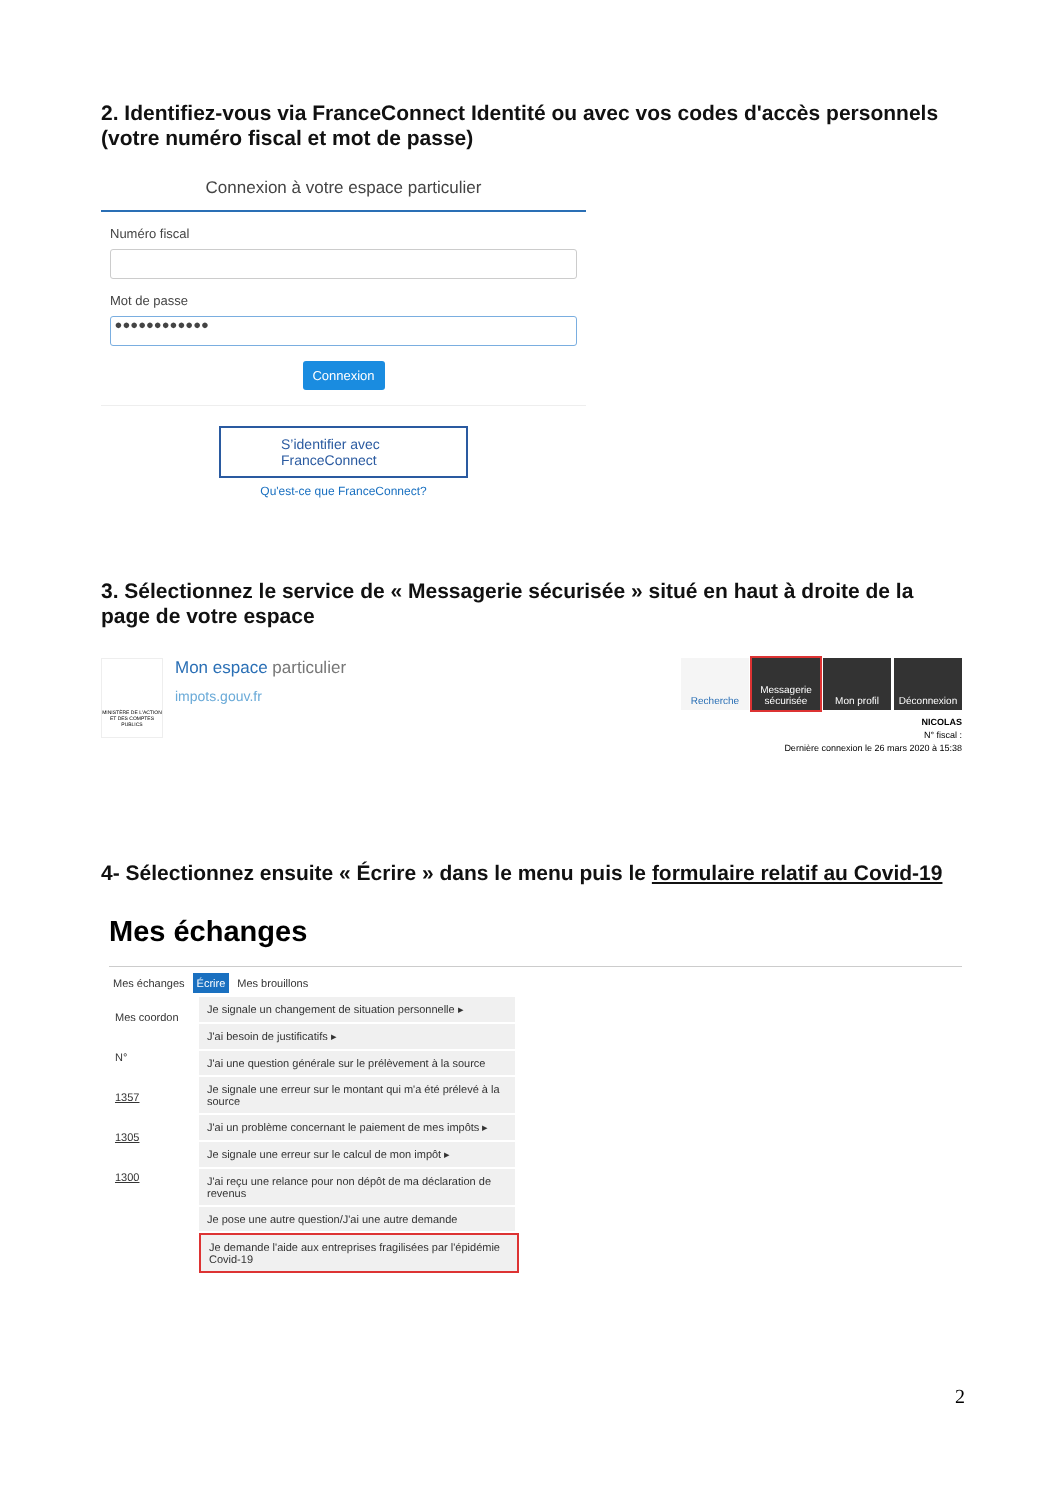2. Identifiez-vous via FranceConnect Identité ou avec vos codes d'accès personnels (votre numéro fiscal et mot de passe)
Connexion à votre espace particulier
Numéro fiscal
Mot de passe
●●●●●●●●●●●●
Connexion
S’identifier avec
FranceConnect
Qu'est-ce que FranceConnect?
3. Sélectionnez le service de « Messagerie sécurisée » situé en haut à droite de la page de votre espace
MINISTÈRE DE L'ACTION ET DES COMPTES PUBLICS
Mon espace particulier
impots.gouv.fr
Recherche Messagerie sécurisée
Mon profil Déconnexion
NICOLAS
N° fiscal :
Dernière connexion le 26 mars 2020 à 15:38
4- Sélectionnez ensuite « Écrire » dans le menu puis le formulaire relatif au Covid-19
Mes échanges
Mes échanges Écrire Mes brouillons
Mes coordon
N°
1357
1305
1300
Je signale un changement de situation personnelle ▸
J'ai besoin de justificatifs ▸
J'ai une question générale sur le prélèvement à la source
Je signale une erreur sur le montant qui m'a été prélevé à la source
J'ai un problème concernant le paiement de mes impôts ▸
Je signale une erreur sur le calcul de mon impôt ▸
J'ai reçu une relance pour non dépôt de ma déclaration de revenus
Je pose une autre question/J'ai une autre demande
Je demande l'aide aux entreprises fragilisées par l'épidémie Covid-19
2